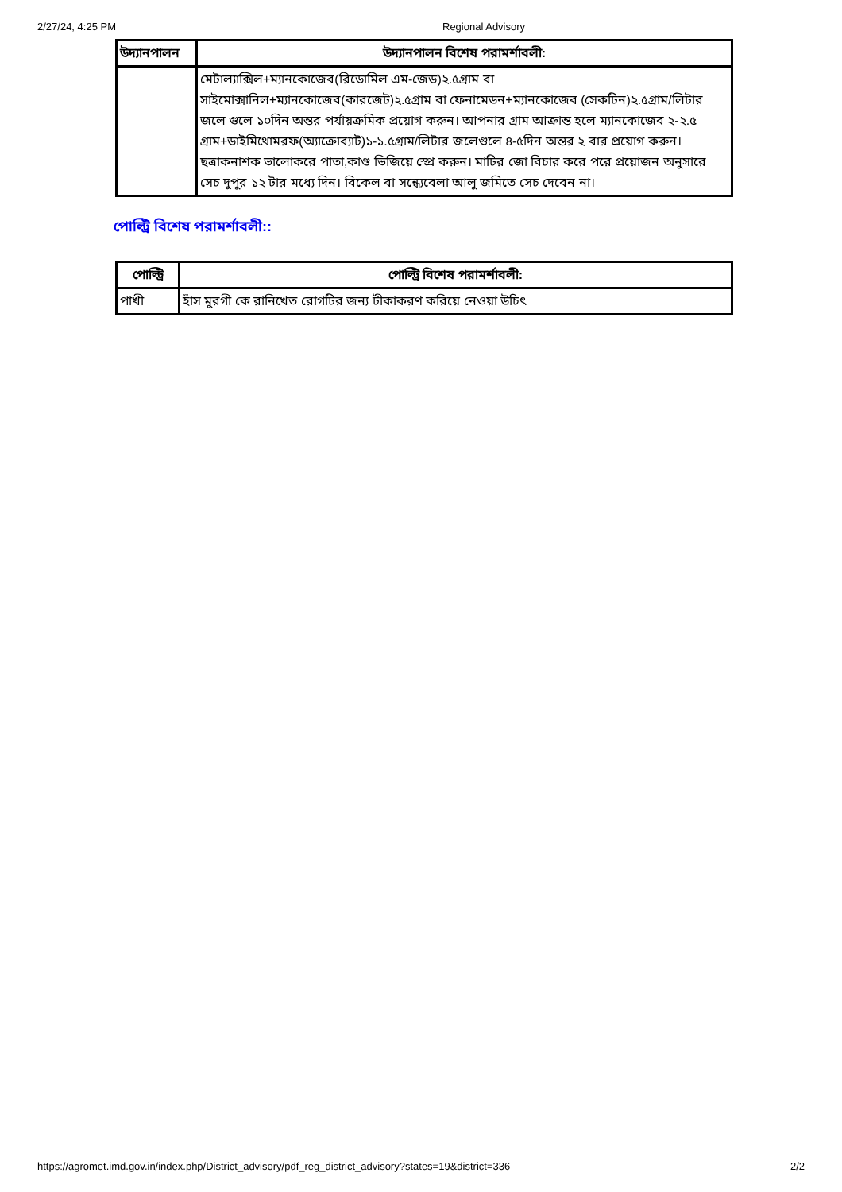2/27/24, 4:25 PM Regional Advisory
| উদ্যানপালন | উদ্যানপালন বিশেষ পরামর্শাবলী: |
| --- | --- |
| | মেটাল্যাক্সিল+ম্যানকোজেব(রিডোমিল এম-জেড)২.৫গ্রাম বা সাইমোক্সানিল+ম্যানকোজেব(কারজেট)২.৫গ্রাম বা ফেনামেডন+ম্যানকোজেব (সেকটিন)২.৫গ্রাম/লিটার জলে গুলে ১০দিন অন্তর পর্যায়ক্রমিক প্রয়োগ করুন। আপনার গ্রাম আক্রান্ত হলে ম্যানকোজেব ২-২.৫ গ্রাম+ডাইমিথোমরফ(অ্যাক্রোব্যাট)১-১.৫গ্রাম/লিটার জলেগুলে ৪-৫দিন অন্তর ২ বার প্রয়োগ করুন। ছত্রাকনাশক ভালোকরে পাতা,কাণ্ড ভিজিয়ে স্প্রে করুন। মাটির জো বিচার করে পরে প্রয়োজন অনুসারে সেচ দুপুর ১২ টার মধ্যে দিন। বিকেল বা সন্ধ্যেবেলা আলু জমিতে সেচ দেবেন না। |
পোল্ট্রি বিশেষ পরামর্শাবলী::
| পোল্ট্রি | পোল্ট্রি বিশেষ পরামর্শাবলী: |
| --- | --- |
| পাখী | হাঁস মুরগী কে রানিখেত রোগটির জন্য টীকাকরণ করিয়ে নেওয়া উচিৎ |
https://agromet.imd.gov.in/index.php/District_advisory/pdf_reg_district_advisory?states=19&district=336 2/2